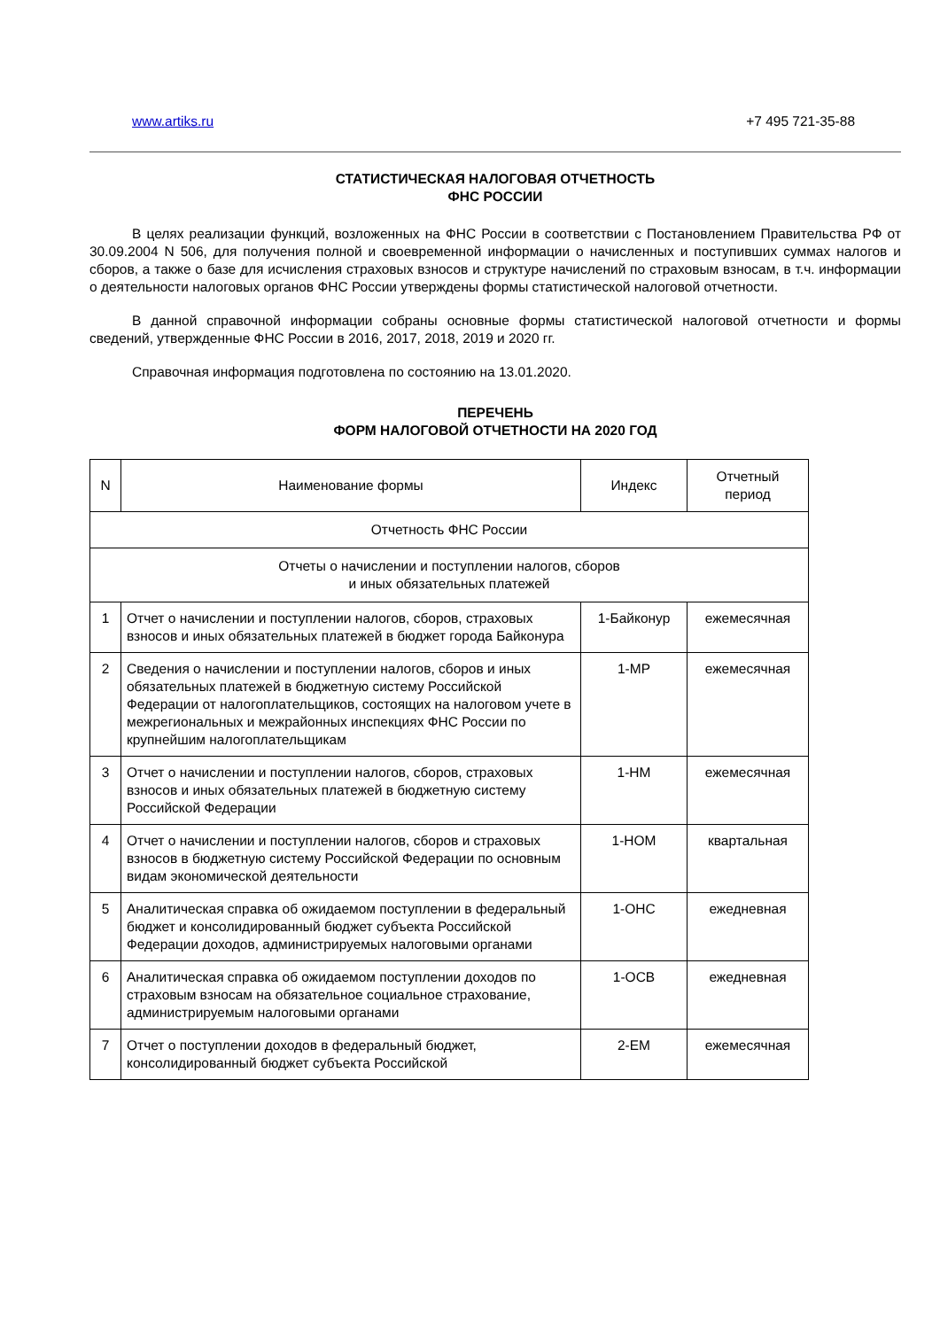www.artiks.ru +7 495 721-35-88
СТАТИСТИЧЕСКАЯ НАЛОГОВАЯ ОТЧЕТНОСТЬ
ФНС РОССИИ
В целях реализации функций, возложенных на ФНС России в соответствии с Постановлением Правительства РФ от 30.09.2004 N 506, для получения полной и своевременной информации о начисленных и поступивших суммах налогов и сборов, а также о базе для исчисления страховых взносов и структуре начислений по страховым взносам, в т.ч. информации о деятельности налоговых органов ФНС России утверждены формы статистической налоговой отчетности.
В данной справочной информации собраны основные формы статистической налоговой отчетности и формы сведений, утвержденные ФНС России в 2016, 2017, 2018, 2019 и 2020 гг.
Справочная информация подготовлена по состоянию на 13.01.2020.
ПЕРЕЧЕНЬ
ФОРМ НАЛОГОВОЙ ОТЧЕТНОСТИ НА 2020 ГОД
| N | Наименование формы | Индекс | Отчетный период |
| --- | --- | --- | --- |
| Отчетность ФНС России | | | |
| Отчеты о начислении и поступлении налогов, сборов и иных обязательных платежей | | | |
| 1 | Отчет о начислении и поступлении налогов, сборов, страховых взносов и иных обязательных платежей в бюджет города Байконура | 1-Байконур | ежемесячная |
| 2 | Сведения о начислении и поступлении налогов, сборов и иных обязательных платежей в бюджетную систему Российской Федерации от налогоплательщиков, состоящих на налоговом учете в межрегиональных и межрайонных инспекциях ФНС России по крупнейшим налогоплательщикам | 1-МР | ежемесячная |
| 3 | Отчет о начислении и поступлении налогов, сборов, страховых взносов и иных обязательных платежей в бюджетную систему Российской Федерации | 1-НМ | ежемесячная |
| 4 | Отчет о начислении и поступлении налогов, сборов и страховых взносов в бюджетную систему Российской Федерации по основным видам экономической деятельности | 1-НОМ | квартальная |
| 5 | Аналитическая справка об ожидаемом поступлении в федеральный бюджет и консолидированный бюджет субъекта Российской Федерации доходов, администрируемых налоговыми органами | 1-ОНС | ежедневная |
| 6 | Аналитическая справка об ожидаемом поступлении доходов по страховым взносам на обязательное социальное страхование, администрируемым налоговыми органами | 1-ОСВ | ежедневная |
| 7 | Отчет о поступлении доходов в федеральный бюджет, консолидированный бюджет субъекта Российской | 2-ЕМ | ежемесячная |